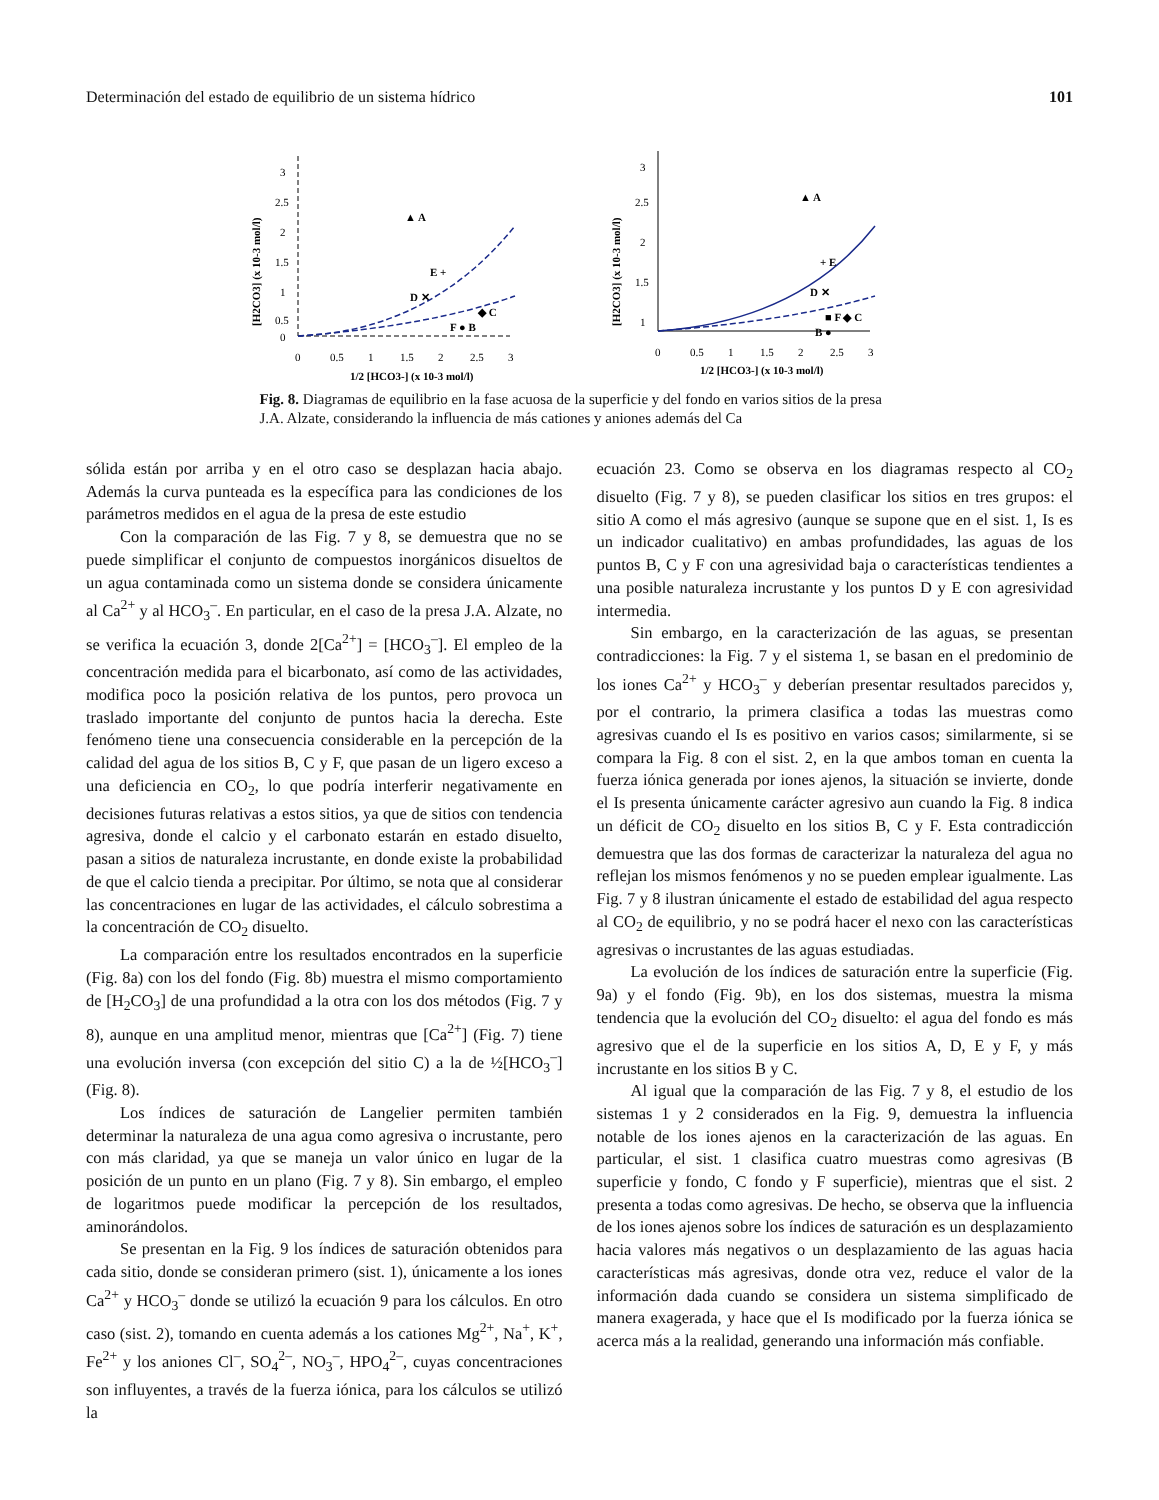Determinación del estado de equilibrio de un sistema hídrico 101
[H2CO3] (x 10-3 mol/l)
3
2.5
2
1.5
1
0.5
0
0
0.5
1
1.5
2
2.5
3
1/2 [HCO3-] (x 10-3 mol/l)
▲ A
E +
D ✕
◆ C
F ● B
[H2CO3] (x 10-3 mol/l)
3
2.5
2
1.5
1
0
0.5
1
1.5
2
2.5
3
1/2 [HCO3-] (x 10-3 mol/l)
▲ A
+ E
D ✕
■ F ◆ C
B ●
Fig. 8. Diagramas de equilibrio en la fase acuosa de la superficie y del fondo en varios sitios de la presa J.A. Alzate, considerando la influencia de más cationes y aniones además del Ca
sólida están por arriba y en el otro caso se desplazan hacia abajo. Además la curva punteada es la específica para las condiciones de los parámetros medidos en el agua de la presa de este estudio
Con la comparación de las Fig. 7 y 8, se demuestra que no se puede simplificar el conjunto de compuestos inorgánicos disueltos de un agua contaminada como un sistema donde se considera únicamente al Ca<sup>2+</sup> y al HCO<sub>3</sub><sup>–</sup>. En particular, en el caso de la presa J.A. Alzate, no se verifica la ecuación 3, donde 2[Ca<sup>2+</sup>] = [HCO<sub>3</sub><sup>–</sup>]. El empleo de la concentración medida para el bicarbonato, así como de las actividades, modifica poco la posición relativa de los puntos, pero provoca un traslado importante del conjunto de puntos hacia la derecha. Este fenómeno tiene una consecuencia considerable en la percepción de la calidad del agua de los sitios B, C y F, que pasan de un ligero exceso a una deficiencia en CO<sub>2</sub>, lo que podría interferir negativamente en decisiones futuras relativas a estos sitios, ya que de sitios con tendencia agresiva, donde el calcio y el carbonato estarán en estado disuelto, pasan a sitios de naturaleza incrustante, en donde existe la probabilidad de que el calcio tienda a precipitar. Por último, se nota que al considerar las concentraciones en lugar de las actividades, el cálculo sobrestima a la concentración de CO<sub>2</sub> disuelto.
La comparación entre los resultados encontrados en la superficie (Fig. 8a) con los del fondo (Fig. 8b) muestra el mismo comportamiento de [H<sub>2</sub>CO<sub>3</sub>] de una profundidad a la otra con los dos métodos (Fig. 7 y 8), aunque en una amplitud menor, mientras que [Ca<sup>2+</sup>] (Fig. 7) tiene una evolución inversa (con excepción del sitio C) a la de ½[HCO<sub>3</sub><sup>–</sup>] (Fig. 8).
Los índices de saturación de Langelier permiten también determinar la naturaleza de una agua como agresiva o incrustante, pero con más claridad, ya que se maneja un valor único en lugar de la posición de un punto en un plano (Fig. 7 y 8). Sin embargo, el empleo de logaritmos puede modificar la percepción de los resultados, aminorándolos.
Se presentan en la Fig. 9 los índices de saturación obtenidos para cada sitio, donde se consideran primero (sist. 1), únicamente a los iones Ca<sup>2+</sup> y HCO<sub>3</sub><sup>–</sup> donde se utilizó la ecuación 9 para los cálculos. En otro caso (sist. 2), tomando en cuenta además a los cationes Mg<sup>2+</sup>, Na<sup>+</sup>, K<sup>+</sup>, Fe<sup>2+</sup> y los aniones Cl<sup>–</sup>, SO<sub>4</sub><sup>2–</sup>, NO<sub>3</sub><sup>–</sup>, HPO<sub>4</sub><sup>2–</sup>, cuyas concentraciones son influyentes, a través de la fuerza iónica, para los cálculos se utilizó la
ecuación 23. Como se observa en los diagramas respecto al CO<sub>2</sub> disuelto (Fig. 7 y 8), se pueden clasificar los sitios en tres grupos: el sitio A como el más agresivo (aunque se supone que en el sist. 1, Is es un indicador cualitativo) en ambas profundidades, las aguas de los puntos B, C y F con una agresividad baja o características tendientes a una posible naturaleza incrustante y los puntos D y E con agresividad intermedia.
Sin embargo, en la caracterización de las aguas, se presentan contradicciones: la Fig. 7 y el sistema 1, se basan en el predominio de los iones Ca<sup>2+</sup> y HCO<sub>3</sub><sup>–</sup> y deberían presentar resultados parecidos y, por el contrario, la primera clasifica a todas las muestras como agresivas cuando el Is es positivo en varios casos; similarmente, si se compara la Fig. 8 con el sist. 2, en la que ambos toman en cuenta la fuerza iónica generada por iones ajenos, la situación se invierte, donde el Is presenta únicamente carácter agresivo aun cuando la Fig. 8 indica un déficit de CO<sub>2</sub> disuelto en los sitios B, C y F. Esta contradicción demuestra que las dos formas de caracterizar la naturaleza del agua no reflejan los mismos fenómenos y no se pueden emplear igualmente. Las Fig. 7 y 8 ilustran únicamente el estado de estabilidad del agua respecto al CO<sub>2</sub> de equilibrio, y no se podrá hacer el nexo con las características agresivas o incrustantes de las aguas estudiadas.
La evolución de los índices de saturación entre la superficie (Fig. 9a) y el fondo (Fig. 9b), en los dos sistemas, muestra la misma tendencia que la evolución del CO<sub>2</sub> disuelto: el agua del fondo es más agresivo que el de la superficie en los sitios A, D, E y F, y más incrustante en los sitios B y C.
Al igual que la comparación de las Fig. 7 y 8, el estudio de los sistemas 1 y 2 considerados en la Fig. 9, demuestra la influencia notable de los iones ajenos en la caracterización de las aguas. En particular, el sist. 1 clasifica cuatro muestras como agresivas (B superficie y fondo, C fondo y F superficie), mientras que el sist. 2 presenta a todas como agresivas. De hecho, se observa que la influencia de los iones ajenos sobre los índices de saturación es un desplazamiento hacia valores más negativos o un desplazamiento de las aguas hacia características más agresivas, donde otra vez, reduce el valor de la información dada cuando se considera un sistema simplificado de manera exagerada, y hace que el Is modificado por la fuerza iónica se acerca más a la realidad, generando una información más confiable.